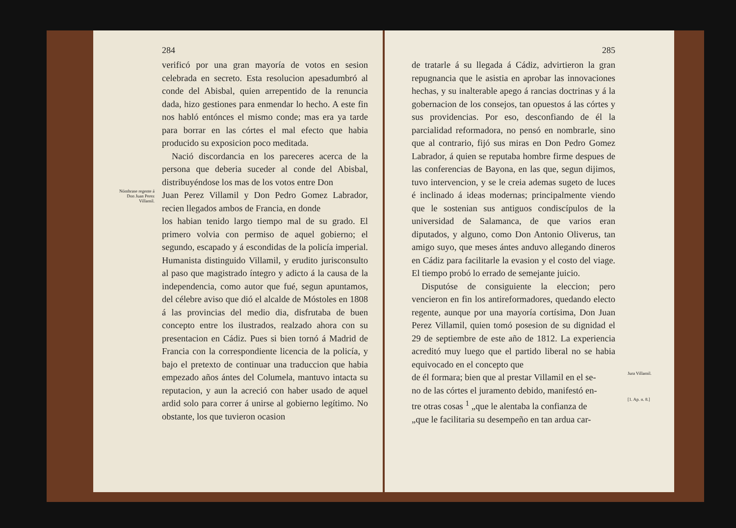284
verificó por una gran mayoría de votos en sesion celebrada en secreto. Esta resolucion apesadumbró al conde del Abisbal, quien arrepentido de la renuncia dada, hizo gestiones para enmendar lo hecho. A este fin nos habló entónces el mismo conde; mas era ya tarde para borrar en las córtes el mal efecto que habia producido su exposicion poco meditada.
Nació discordancia en los pareceres acerca de la persona que deberia suceder al conde del Abisbal, distribuyéndose los mas de los votos entre Don
Nómbrase regente á Don Juan Perez Villamil.
Juan Perez Villamil y Don Pedro Gomez Labrador, recien llegados ambos de Francia, en donde
los habian tenido largo tiempo mal de su grado. El primero volvia con permiso de aquel gobierno; el segundo, escapado y á escondidas de la policía imperial. Humanista distinguido Villamil, y erudito jurisconsulto al paso que magistrado íntegro y adicto á la causa de la independencia, como autor que fué, segun apuntamos, del célebre aviso que dió el alcalde de Móstoles en 1808 á las provincias del medio dia, disfrutaba de buen concepto entre los ilustrados, realzado ahora con su presentacion en Cádiz. Pues si bien tornó á Madrid de Francia con la correspondiente licencia de la policía, y bajo el pretexto de continuar una traduccion que habia empezado años ántes del Columela, mantuvo intacta su reputacion, y aun la acreció con haber usado de aquel ardid solo para correr á unirse al gobierno legítimo. No obstante, los que tuvieron ocasion
285
de tratarle á su llegada á Cádiz, advirtieron la gran repugnancia que le asistia en aprobar las innovaciones hechas, y su inalterable apego á rancias doctrinas y á la gobernacion de los consejos, tan opuestos á las córtes y sus providencias. Por eso, desconfiando de él la parcialidad reformadora, no pensó en nombrarle, sino que al contrario, fijó sus miras en Don Pedro Gomez Labrador, á quien se reputaba hombre firme despues de las conferencias de Bayona, en las que, segun dijimos, tuvo intervencion, y se le creia ademas sugeto de luces é inclinado á ideas modernas; principalmente viendo que le sostenian sus antiguos condiscípulos de la universidad de Salamanca, de que varios eran diputados, y alguno, como Don Antonio Oliverus, tan amigo suyo, que meses ántes anduvo allegando dineros en Cádiz para facilitarle la evasion y el costo del viage. El tiempo probó lo errado de semejante juicio.
Disputóse de consiguiente la eleccion; pero vencieron en fin los antireformadores, quedando electo regente, aunque por una mayoría cortísima, Don Juan Perez Villamil, quien tomó posesion de su dignidad el 29 de septiembre de este año de 1812. La experiencia acreditó muy luego que el partido liberal no se habia equivocado en el concepto que
de él formara; bien que al prestar Villamil en el se-
Jura Villamil.
no de las córtes el juramento debido, manifestó en-
tre otras cosas <sup>1</sup> „que le alentaba la confianza de
[1. Ap. n. 8.]
„que le facilitaria su desempeño en tan ardua car-